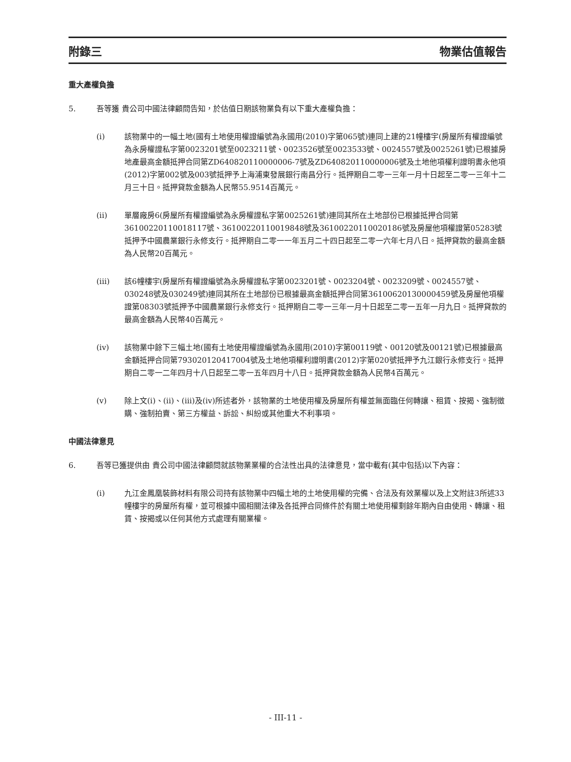附錄三 物業估值報告
重大產權負擔
5. 吾等獲 貴公司中國法律顧問告知，於估值日期該物業負有以下重大產權負擔：
(i) 該物業中的一幅土地(國有土地使用權證編號為永國用(2010)字第065號)連同上建的21幢樓宇(房屋所有權證編號為永房權證私字第0023201號至0023211號、0023526號至0023533號、0024557號及0025261號)已根據房地產最高金額抵押合同第ZD640820110000006-7號及ZD640820110000006號及土地他項權利證明書永他項(2012)字第002號及003號抵押予上海浦東發展銀行南昌分行。抵押期自二零一三年一月十日起至二零一三年十二月三十日。抵押貸款金額為人民幣55.9514百萬元。
(ii) 單層廠房6(房屋所有權證編號為永房權證私字第0025261號)連同其所在土地部份已根據抵押合同第36100220110018117號、36100220110019848號及36100220110020186號及房屋他項權證第05283號抵押予中國農業銀行永修支行。抵押期自二零一一年五月二十四日起至二零一六年七月八日。抵押貸款的最高金額為人民幣20百萬元。
(iii) 該6幢樓宇(房屋所有權證編號為永房權證私字第0023201號、0023204號、0023209號、0024557號、030248號及030249號)連同其所在土地部份已根據最高金額抵押合同第36100620130000459號及房屋他項權證第08303號抵押予中國農業銀行永修支行。抵押期自二零一三年一月十日起至二零一五年一月九日。抵押貸款的最高金額為人民幣40百萬元。
(iv) 該物業中餘下三幅土地(國有土地使用權證編號為永國用(2010)字第00119號、00120號及00121號)已根據最高金額抵押合同第793020120417004號及土地他項權利證明書(2012)字第020號抵押予九江銀行永修支行。抵押期自二零一二年四月十八日起至二零一五年四月十八日。抵押貸款金額為人民幣4百萬元。
(v) 除上文(i)、(ii)、(iii)及(iv)所述者外，該物業的土地使用權及房屋所有權並無面臨任何轉讓、租賃、按揭、強制徵購、強制拍賣、第三方權益、訴訟、糾紛或其他重大不利事項。
中國法律意見
6. 吾等已獲提供由 貴公司中國法律顧問就該物業業權的合法性出具的法律意見，當中載有(其中包括)以下內容：
(i) 九江金鳳凰裝飾材料有限公司持有該物業中四幅土地的土地使用權的完備、合法及有效業權以及上文附註3所述33幢樓宇的房屋所有權，並可根據中國相關法律及各抵押合同條件於有關土地使用權剩餘年期內自由使用、轉讓、租賃、按揭或以任何其他方式處理有關業權。
- III-11 -